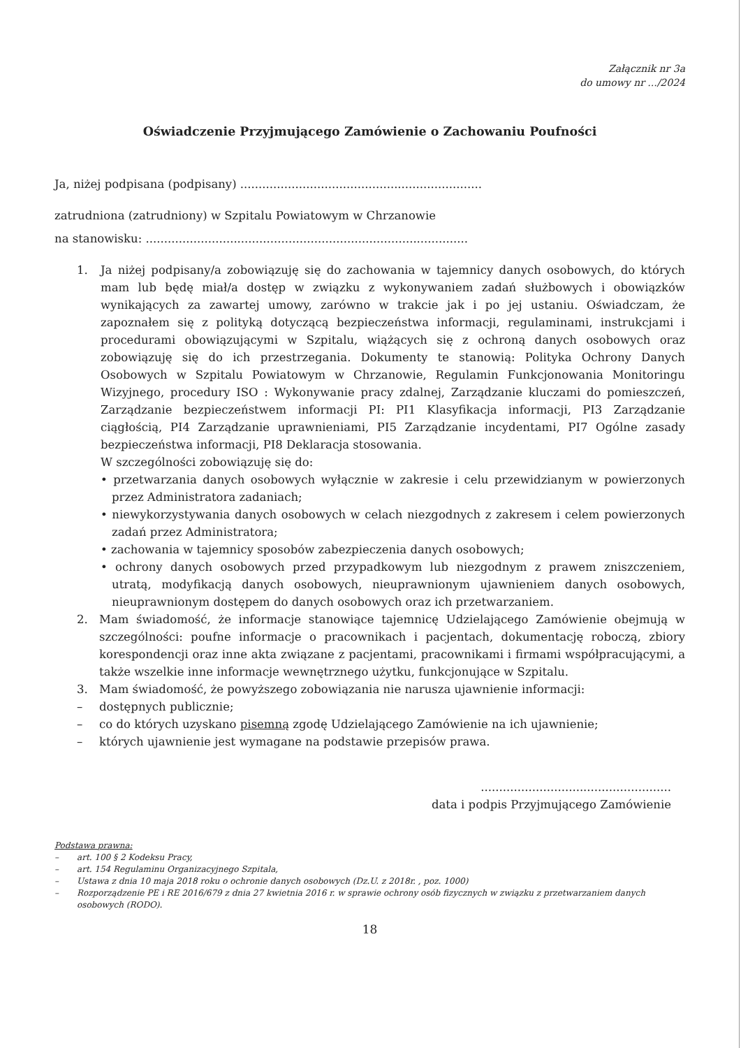Załącznik nr 3a
do umowy nr .../2024
Oświadczenie Przyjmującego Zamówienie o Zachowaniu Poufności
Ja, niżej podpisana (podpisany) ..................................................................
zatrudniona (zatrudniony) w Szpitalu Powiatowym w Chrzanowie
na stanowisku: ........................................................................................
1.
Ja niżej podpisany/a zobowiązuję się do zachowania w tajemnicy danych osobowych, do których mam lub będę miał/a dostęp w związku z wykonywaniem zadań służbowych i obowiązków wynikających za zawartej umowy, zarówno w trakcie jak i po jej ustaniu. Oświadczam, że zapoznałem się z polityką dotyczącą bezpieczeństwa informacji, regulaminami, instrukcjami i procedurami obowiązującymi w Szpitalu, wiążących się z ochroną danych osobowych oraz zobowiązuję się do ich przestrzegania. Dokumenty te stanowią: Polityka Ochrony Danych Osobowych w Szpitalu Powiatowym w Chrzanowie, Regulamin Funkcjonowania Monitoringu Wizyjnego, procedury ISO : Wykonywanie pracy zdalnej, Zarządzanie kluczami do pomieszczeń, Zarządzanie bezpieczeństwem informacji PI: PI1 Klasyfikacja informacji, PI3 Zarządzanie ciągłością, PI4 Zarządzanie uprawnieniami, PI5 Zarządzanie incydentami, PI7 Ogólne zasady bezpieczeństwa informacji, PI8 Deklaracja stosowania.
W szczególności zobowiązuję się do:
• przetwarzania danych osobowych wyłącznie w zakresie i celu przewidzianym w powierzonych przez Administratora zadaniach;
• niewykorzystywania danych osobowych w celach niezgodnych z zakresem i celem powierzonych zadań przez Administratora;
• zachowania w tajemnicy sposobów zabezpieczenia danych osobowych;
• ochrony danych osobowych przed przypadkowym lub niezgodnym z prawem zniszczeniem, utratą, modyfikacją danych osobowych, nieuprawnionym ujawnieniem danych osobowych, nieuprawnionym dostępem do danych osobowych oraz ich przetwarzaniem.
2. Mam świadomość, że informacje stanowiące tajemnicę Udzielającego Zamówienie obejmują w szczególności: poufne informacje o pracownikach i pacjentach, dokumentację roboczą, zbiory korespondencji oraz inne akta związane z pacjentami, pracownikami i firmami współpracującymi, a także wszelkie inne informacje wewnętrznego użytku, funkcjonujące w Szpitalu.
3. Mam świadomość, że powyższego zobowiązania nie narusza ujawnienie informacji:
– dostępnych publicznie;
– co do których uzyskano pisemną zgodę Udzielającego Zamówienie na ich ujawnienie;
– których ujawnienie jest wymagane na podstawie przepisów prawa.
....................................................
data i podpis Przyjmującego Zamówienie
Podstawa prawna:
– art. 100 § 2 Kodeksu Pracy,
– art. 154 Regulaminu Organizacyjnego Szpitala,
– Ustawa z dnia 10 maja 2018 roku o ochronie danych osobowych (Dz.U. z 2018r. , poz. 1000)
– Rozporządzenie PE i RE 2016/679 z dnia 27 kwietnia 2016 r. w sprawie ochrony osób fizycznych w związku z przetwarzaniem danych osobowych (RODO).
18